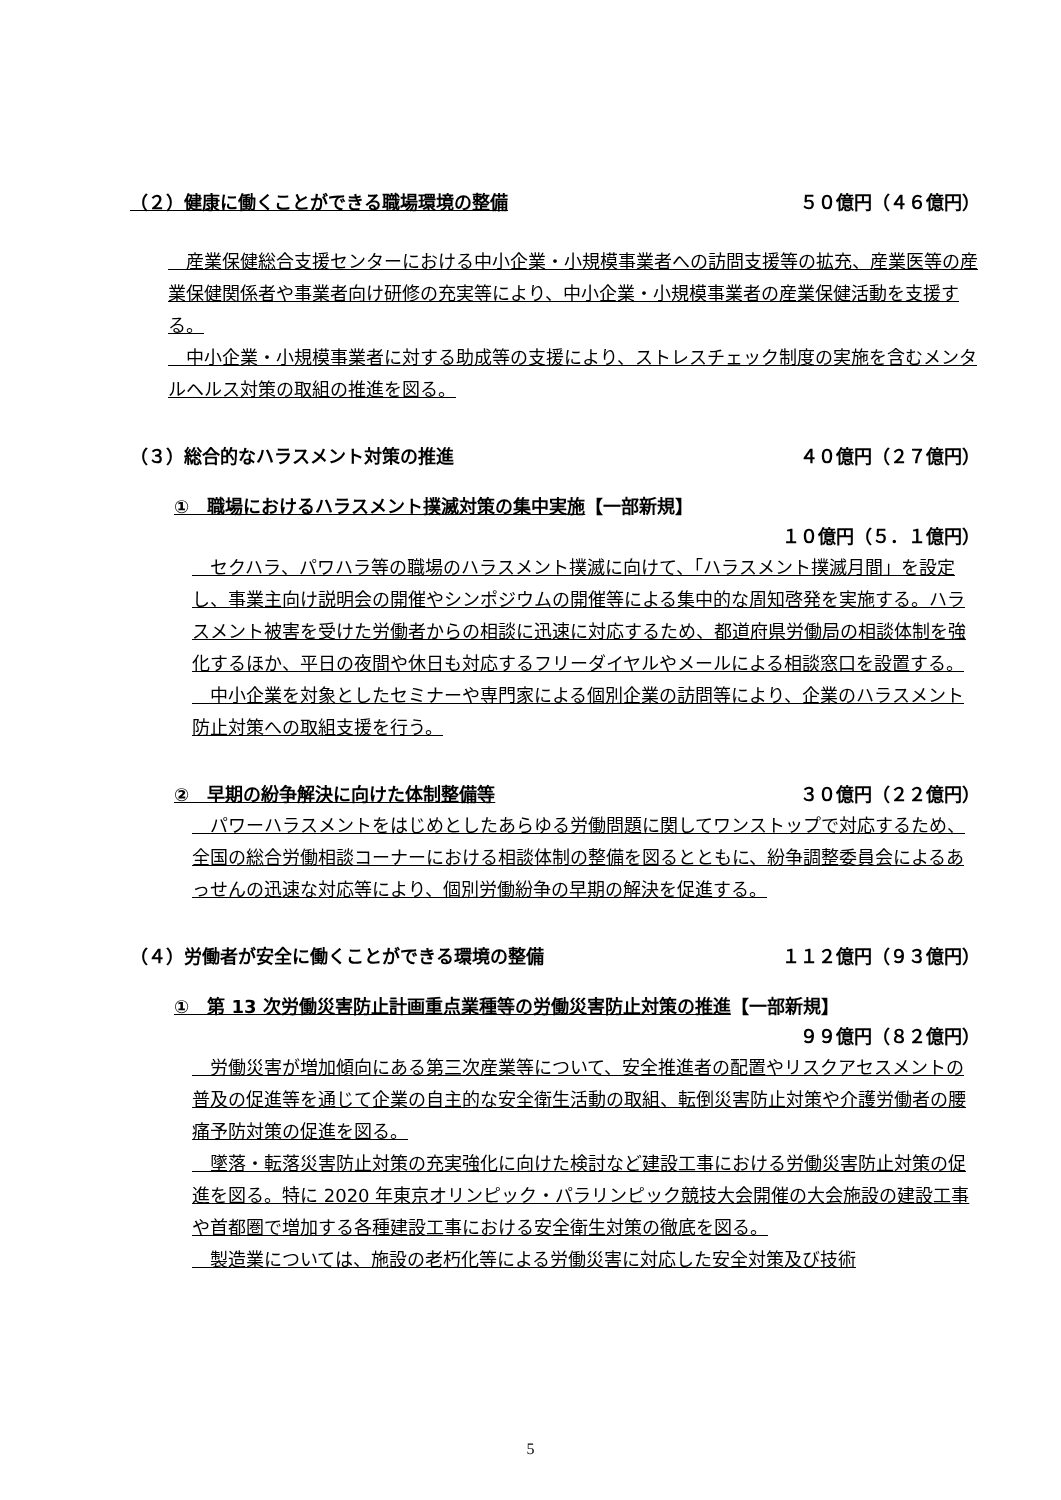（２）健康に働くことができる職場環境の整備 ５０億円（４６億円）
　産業保健総合支援センターにおける中小企業・小規模事業者への訪問支援等の拡充、産業医等の産業保健関係者や事業者向け研修の充実等により、中小企業・小規模事業者の産業保健活動を支援する。
　中小企業・小規模事業者に対する助成等の支援により、ストレスチェック制度の実施を含むメンタルヘルス対策の取組の推進を図る。
（３）総合的なハラスメント対策の推進 ４０億円（２７億円）
①　職場におけるハラスメント撲滅対策の集中実施【一部新規】
１０億円（５．１億円）
　セクハラ、パワハラ等の職場のハラスメント撲滅に向けて、「ハラスメント撲滅月間」を設定し、事業主向け説明会の開催やシンポジウムの開催等による集中的な周知啓発を実施する。ハラスメント被害を受けた労働者からの相談に迅速に対応するため、都道府県労働局の相談体制を強化するほか、平日の夜間や休日も対応するフリーダイヤルやメールによる相談窓口を設置する。
　中小企業を対象としたセミナーや専門家による個別企業の訪問等により、企業のハラスメント防止対策への取組支援を行う。
②　早期の紛争解決に向けた体制整備等 ３０億円（２２億円）
　パワーハラスメントをはじめとしたあらゆる労働問題に関してワンストップで対応するため、全国の総合労働相談コーナーにおける相談体制の整備を図るとともに、紛争調整委員会によるあっせんの迅速な対応等により、個別労働紛争の早期の解決を促進する。
（４）労働者が安全に働くことができる環境の整備 １１２億円（９３億円）
①　第 13 次労働災害防止計画重点業種等の労働災害防止対策の推進【一部新規】
９９億円（８２億円）
　労働災害が増加傾向にある第三次産業等について、安全推進者の配置やリスクアセスメントの普及の促進等を通じて企業の自主的な安全衛生活動の取組、転倒災害防止対策や介護労働者の腰痛予防対策の促進を図る。
　墜落・転落災害防止対策の充実強化に向けた検討など建設工事における労働災害防止対策の促進を図る。特に 2020 年東京オリンピック・パラリンピック競技大会開催の大会施設の建設工事や首都圏で増加する各種建設工事における安全衛生対策の徹底を図る。
　製造業については、施設の老朽化等による労働災害に対応した安全対策及び技術
5